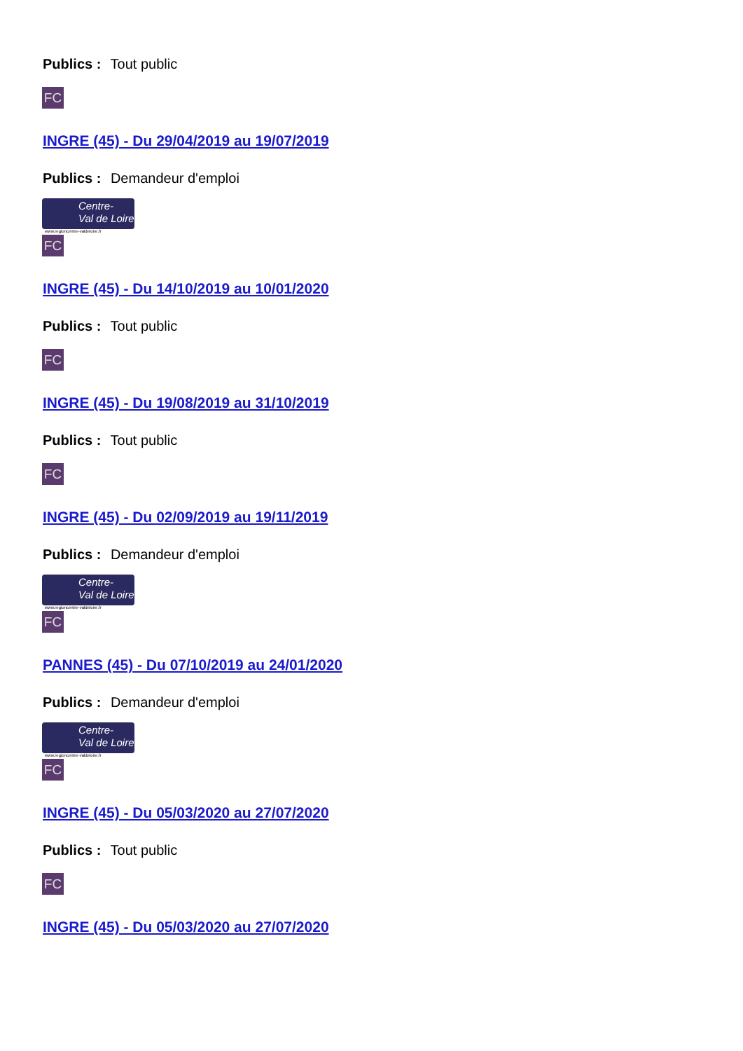Publics : Tout public
FC
INGRE (45) - Du 29/04/2019 au 19/07/2019
Publics : Demandeur d'emploi
Centre-
Val de Loire
www.regioncentre-valdeloire.fr
FC
INGRE (45) - Du 14/10/2019 au 10/01/2020
Publics : Tout public
FC
INGRE (45) - Du 19/08/2019 au 31/10/2019
Publics : Tout public
FC
INGRE (45) - Du 02/09/2019 au 19/11/2019
Publics : Demandeur d'emploi
Centre-
Val de Loire
www.regioncentre-valdeloire.fr
FC
PANNES (45) - Du 07/10/2019 au 24/01/2020
Publics : Demandeur d'emploi
Centre-
Val de Loire
www.regioncentre-valdeloire.fr
FC
INGRE (45) - Du 05/03/2020 au 27/07/2020
Publics : Tout public
FC
INGRE (45) - Du 05/03/2020 au 27/07/2020